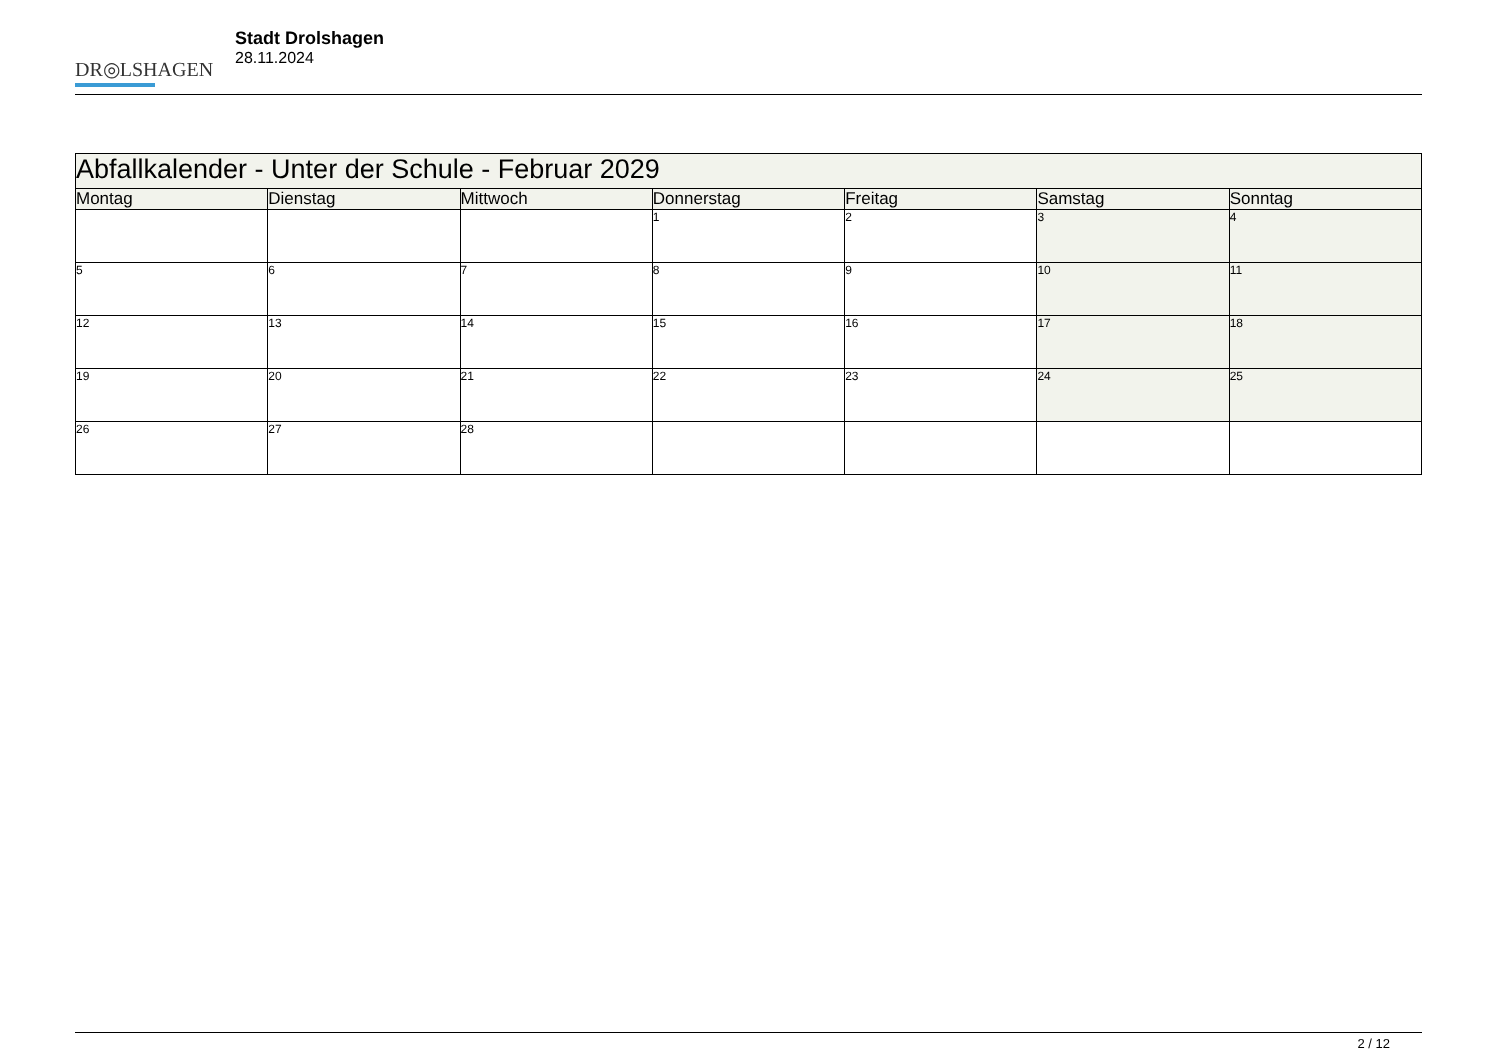DR◎LSHAGEN
Stadt Drolshagen
28.11.2024
| Abfallkalender - Unter der Schule - Februar 2029 | | | | | | |
| --- | --- | --- | --- | --- | --- | --- |
| Montag | Dienstag | Mittwoch | Donnerstag | Freitag | Samstag | Sonntag |
| | | | 1 | 2 | 3 | 4 |
| 5 | 6 | 7 | 8 | 9 | 10 | 11 |
| 12 | 13 | 14 | 15 | 16 | 17 | 18 |
| 19 | 20 | 21 | 22 | 23 | 24 | 25 |
| 26 | 27 | 28 | | | | |
2 / 12